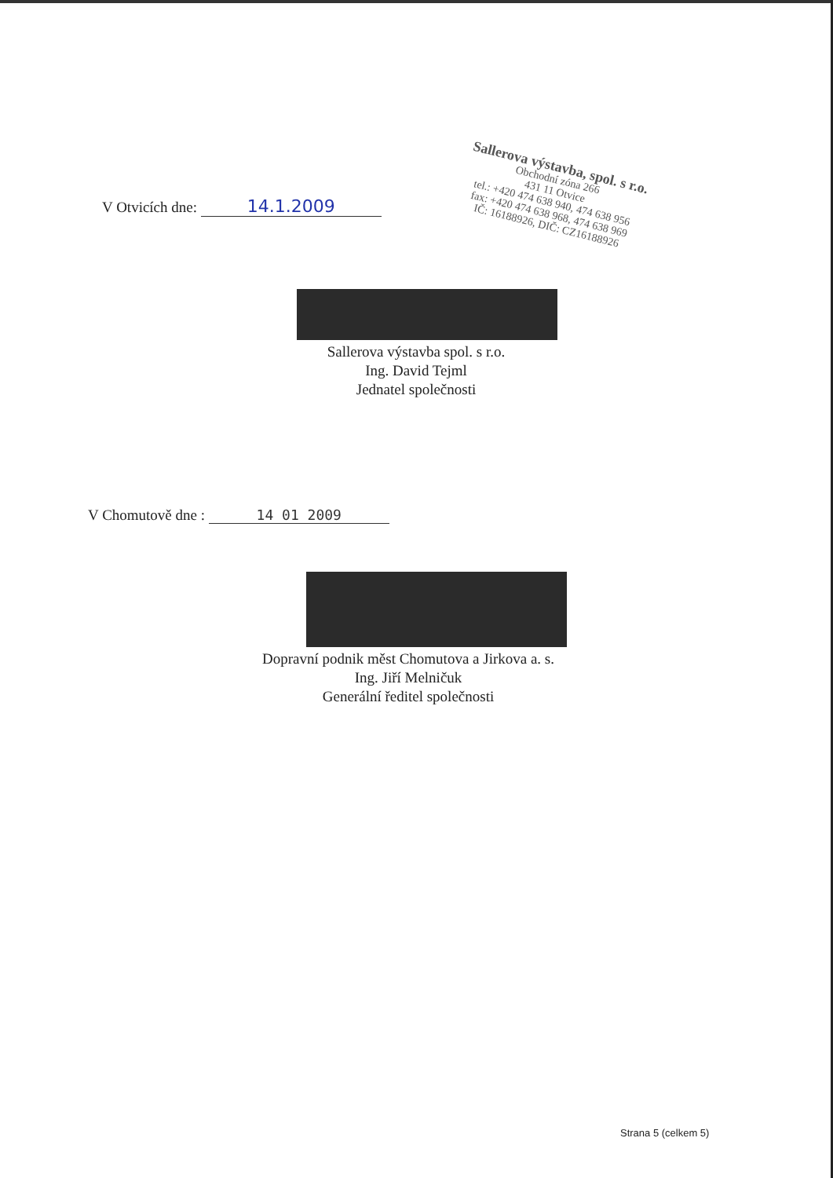V Otvicích dne: 14.1.2009
Sallerova výstavba, spol. s r.o.
Obchodní zóna 266
431 11 Otvice
tel.: +420 474 638 940, 474 638 956
fax: +420 474 638 968, 474 638 969
IČ: 16188926, DIČ: CZ16188926
Sallerova výstavba spol. s r.o.
Ing. David Tejml
Jednatel společnosti
V Chomutově dne : 14 01 2009
Dopravní podnik měst Chomutova a Jirkova a. s.
Ing. Jiří Melničuk
Generální ředitel společnosti
Strana 5 (celkem 5)